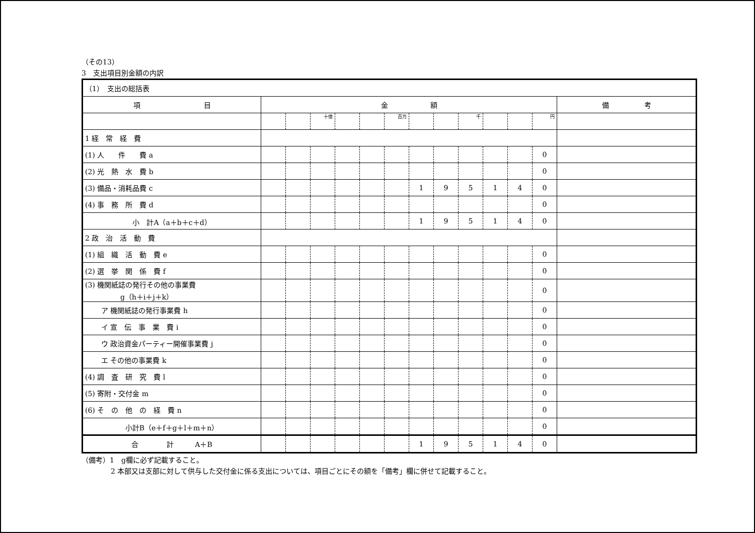（その13）
3　支出項目別金額の内訳
| （1） 支出の総括表 | | | | | | | | | | | | | |
| 項 目 | 金 額 | | | | | | | | | | | | 備 考 |
| | | | 十億 | | | 百万 | | | 千 | | | 円 | |
| 1 経 常 経 費 | | | | | | | | | | | | | |
| (1) 人 件 費 a | | | | | | | | | | | | 0 | |
| (2) 光 熱 水 費 b | | | | | | | | | | | | 0 | |
| (3) 備品・消耗品費 c | | | | | | | 1 | 9 | 5 | 1 | 4 | 0 | |
| (4) 事 務 所 費 d | | | | | | | | | | | | 0 | |
| 小 計A（a＋b＋c＋d） | | | | | | | 1 | 9 | 5 | 1 | 4 | 0 | |
| 2 政 治 活 動 費 | | | | | | | | | | | | | |
| (1) 組 織 活 動 費 e | | | | | | | | | | | | 0 | |
| (2) 選 挙 関 係 費 f | | | | | | | | | | | | 0 | |
| (3) 機関紙誌の発行その他の事業費 g（h＋i＋j＋k） | | | | | | | | | | | | 0 | |
| ア 機関紙誌の発行事業費 h | | | | | | | | | | | | 0 | |
| イ 宣 伝 事 業 費 i | | | | | | | | | | | | 0 | |
| ウ 政治資金パーティー開催事業費 j | | | | | | | | | | | | 0 | |
| エ その他の事業費 k | | | | | | | | | | | | 0 | |
| (4) 調 査 研 究 費 l | | | | | | | | | | | | 0 | |
| (5) 寄附・交付金 m | | | | | | | | | | | | 0 | |
| (6) そ の 他 の 経 費 n | | | | | | | | | | | | 0 | |
| 小計B（e＋f＋g＋l＋m＋n） | | | | | | | | | | | | 0 | |
| 合 計 A＋B | | | | | | | 1 | 9 | 5 | 1 | 4 | 0 | |
（備考）1　g欄に必ず記載すること。
2 本部又は支部に対して供与した交付金に係る支出については、項目ごとにその額を「備考」欄に併せて記載すること。